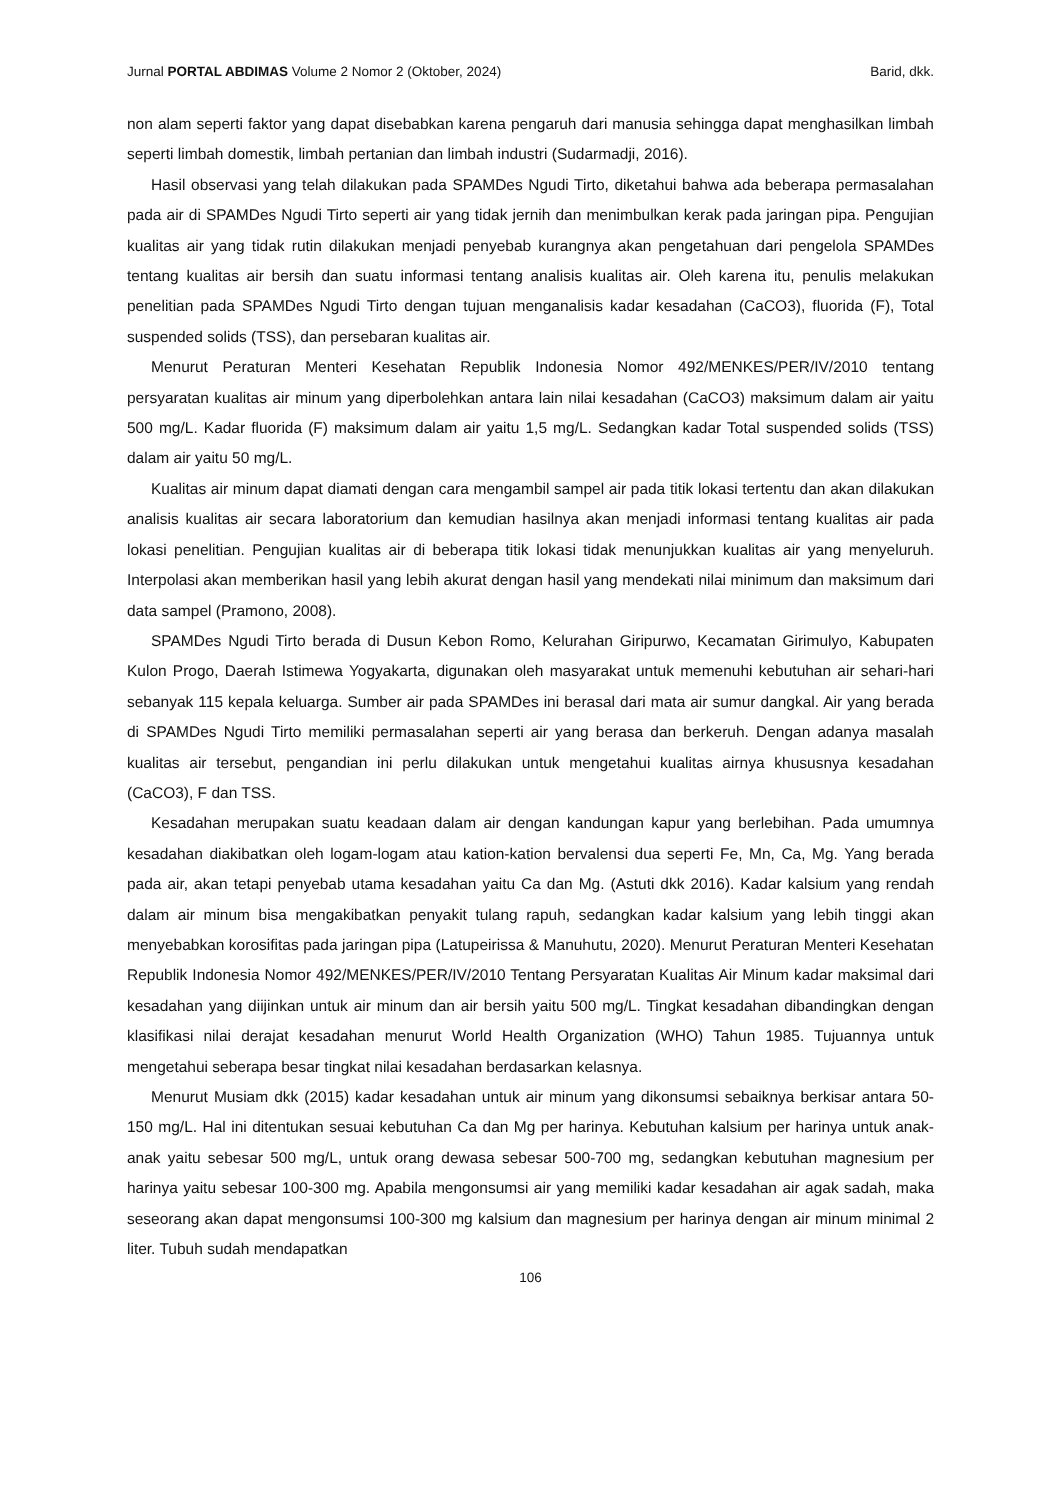Jurnal PORTAL ABDIMAS Volume 2 Nomor 2 (Oktober, 2024) Barid, dkk.
non alam seperti faktor yang dapat disebabkan karena pengaruh dari manusia sehingga dapat menghasilkan limbah seperti limbah domestik, limbah pertanian dan limbah industri (Sudarmadji, 2016).
Hasil observasi yang telah dilakukan pada SPAMDes Ngudi Tirto, diketahui bahwa ada beberapa permasalahan pada air di SPAMDes Ngudi Tirto seperti air yang tidak jernih dan menimbulkan kerak pada jaringan pipa. Pengujian kualitas air yang tidak rutin dilakukan menjadi penyebab kurangnya akan pengetahuan dari pengelola SPAMDes tentang kualitas air bersih dan suatu informasi tentang analisis kualitas air. Oleh karena itu, penulis melakukan penelitian pada SPAMDes Ngudi Tirto dengan tujuan menganalisis kadar kesadahan (CaCO3), fluorida (F), Total suspended solids (TSS), dan persebaran kualitas air.
Menurut Peraturan Menteri Kesehatan Republik Indonesia Nomor 492/MENKES/PER/IV/2010 tentang persyaratan kualitas air minum yang diperbolehkan antara lain nilai kesadahan (CaCO3) maksimum dalam air yaitu 500 mg/L. Kadar fluorida (F) maksimum dalam air yaitu 1,5 mg/L. Sedangkan kadar Total suspended solids (TSS) dalam air yaitu 50 mg/L.
Kualitas air minum dapat diamati dengan cara mengambil sampel air pada titik lokasi tertentu dan akan dilakukan analisis kualitas air secara laboratorium dan kemudian hasilnya akan menjadi informasi tentang kualitas air pada lokasi penelitian. Pengujian kualitas air di beberapa titik lokasi tidak menunjukkan kualitas air yang menyeluruh. Interpolasi akan memberikan hasil yang lebih akurat dengan hasil yang mendekati nilai minimum dan maksimum dari data sampel (Pramono, 2008).
SPAMDes Ngudi Tirto berada di Dusun Kebon Romo, Kelurahan Giripurwo, Kecamatan Girimulyo, Kabupaten Kulon Progo, Daerah Istimewa Yogyakarta, digunakan oleh masyarakat untuk memenuhi kebutuhan air sehari-hari sebanyak 115 kepala keluarga. Sumber air pada SPAMDes ini berasal dari mata air sumur dangkal. Air yang berada di SPAMDes Ngudi Tirto memiliki permasalahan seperti air yang berasa dan berkeruh. Dengan adanya masalah kualitas air tersebut, pengandian ini perlu dilakukan untuk mengetahui kualitas airnya khususnya kesadahan (CaCO3), F dan TSS.
Kesadahan merupakan suatu keadaan dalam air dengan kandungan kapur yang berlebihan. Pada umumnya kesadahan diakibatkan oleh logam-logam atau kation-kation bervalensi dua seperti Fe, Mn, Ca, Mg. Yang berada pada air, akan tetapi penyebab utama kesadahan yaitu Ca dan Mg. (Astuti dkk 2016). Kadar kalsium yang rendah dalam air minum bisa mengakibatkan penyakit tulang rapuh, sedangkan kadar kalsium yang lebih tinggi akan menyebabkan korosifitas pada jaringan pipa (Latupeirissa & Manuhutu, 2020). Menurut Peraturan Menteri Kesehatan Republik Indonesia Nomor 492/MENKES/PER/IV/2010 Tentang Persyaratan Kualitas Air Minum kadar maksimal dari kesadahan yang diijinkan untuk air minum dan air bersih yaitu 500 mg/L. Tingkat kesadahan dibandingkan dengan klasifikasi nilai derajat kesadahan menurut World Health Organization (WHO) Tahun 1985. Tujuannya untuk mengetahui seberapa besar tingkat nilai kesadahan berdasarkan kelasnya.
Menurut Musiam dkk (2015) kadar kesadahan untuk air minum yang dikonsumsi sebaiknya berkisar antara 50-150 mg/L. Hal ini ditentukan sesuai kebutuhan Ca dan Mg per harinya. Kebutuhan kalsium per harinya untuk anak-anak yaitu sebesar 500 mg/L, untuk orang dewasa sebesar 500-700 mg, sedangkan kebutuhan magnesium per harinya yaitu sebesar 100-300 mg. Apabila mengonsumsi air yang memiliki kadar kesadahan air agak sadah, maka seseorang akan dapat mengonsumsi 100-300 mg kalsium dan magnesium per harinya dengan air minum minimal 2 liter. Tubuh sudah mendapatkan
106